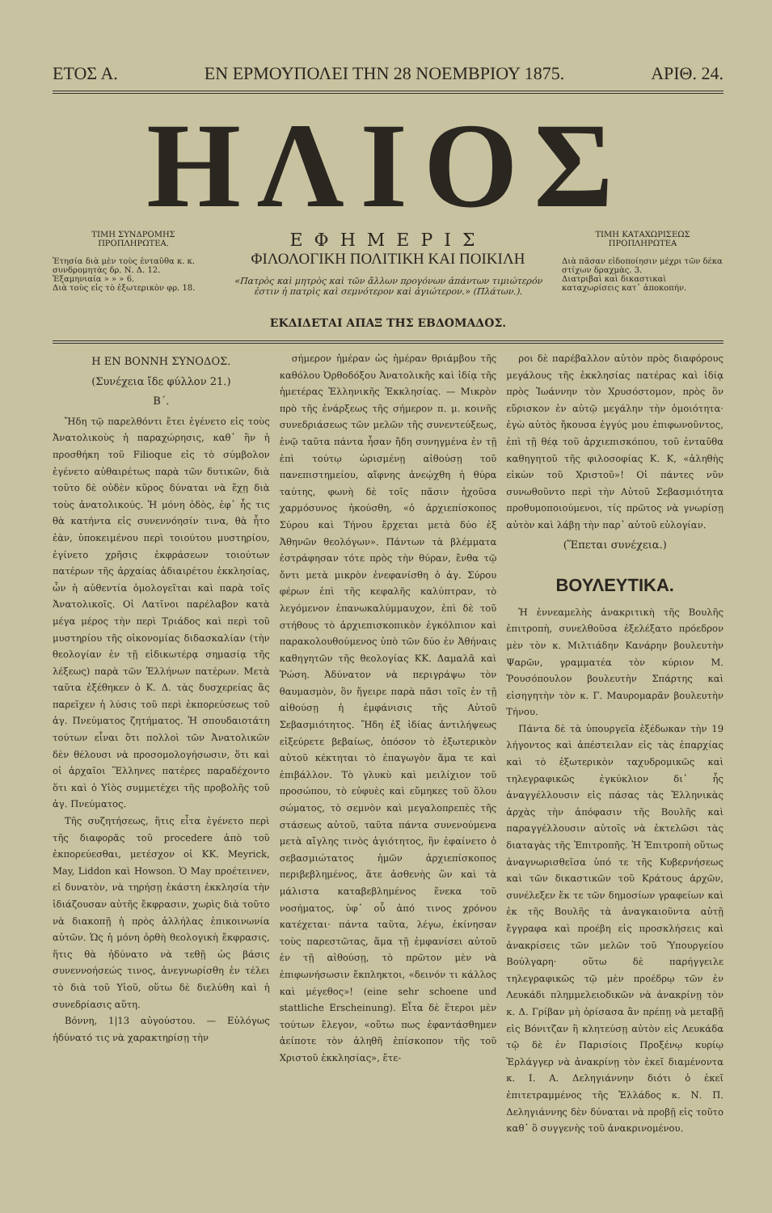ΕΤΟΣ Α. ΕΝ ΕΡΜΟΥΠΟΛΕΙ ΤΗΝ 28 ΝΟΕΜΒΡΙΟΥ 1875. ΑΡΙΘ. 24.
ΗΛΙΟΣ
ΤΙΜΗ ΣΥΝΔΡΟΜΗΣ
ΠΡΟΠΛΗΡΩΤΕΑ.
Ἐτησία διὰ μὲν τοὺς ἐνταῦθα κ. κ. συνδρομητὰς δρ. Ν. Δ. 12.
Ἑξαμηνιαία » » » 6.
Διὰ τοὺς εἰς τὸ ἐξωτερικὸν φρ. 18.
ΕΦΗΜΕΡΙΣ
ΦΙΛΟΛΟΓΙΚΗ ΠΟΛΙΤΙΚΗ ΚΑΙ ΠΟΙΚΙΛΗ
«Πατρὸς καὶ μητρὸς καὶ τῶν ἄλλων προγόνων ἁπάντων τιμιώτερόν ἐστιν ἡ πατρὶς καὶ σεμνότερον καὶ ἁγιώτερον.» (Πλάτων.).
ΤΙΜΗ ΚΑΤΑΧΩΡΙΣΕΩΣ
ΠΡΟΠΛΗΡΩΤΕΑ
Διὰ πᾶσαν εἰδοποίησιν μέχρι τῶν δέκα στίχων δραχμὰς. 3.
Διατριβαὶ καὶ δικαστικαὶ καταχωρίσεις κατ᾽ ἀποκοπήν.
ΕΚΔΙΔΕΤΑΙ ΑΠΑΞ ΤΗΣ ΕΒΔΟΜΑΔΟΣ.
Η ΕΝ ΒΟΝΝΗ ΣΥΝΟΔΟΣ.
(Συνέχεια ἴδε φύλλον 21.)
Β΄.
Ἤδη τῷ παρελθόντι ἔτει ἐγένετο εἰς τοὺς Ἀνατολικοὺς ἡ παραχώρησις, καθ᾽ ἣν ἡ προσθήκη τοῦ Filioque εἰς τὸ σύμβολον ἐγένετο αὐθαιρέτως παρὰ τῶν δυτικῶν, διὰ τοῦτο δὲ οὐδὲν κῦρος δύναται νὰ ἔχῃ διὰ τοὺς ἀνατολικούς. Ἡ μόνη ὁδὸς, ἐφ᾽ ἧς τις θὰ κατήντα εἰς συνεννόησίν τινα, θὰ ἦτο ἐὰν, ὑποκειμένου περὶ τοιούτου μυστηρίου, ἐγίνετο χρῆσις ἐκφράσεων τοιούτων πατέρων τῆς ἀρχαίας ἀδιαιρέτου ἐκκλησίας, ὧν ἡ αὐθεντία ὁμολογεῖται καὶ παρὰ τοῖς Ἀνατολικοῖς. Οἱ Λατῖνοι παρέλαβον κατὰ μέγα μέρος τὴν περὶ Τριάδος καὶ περὶ τοῦ μυστηρίου τῆς οἰκονομίας διδασκαλίαν (τὴν θεολογίαν ἐν τῇ εἰδικωτέρᾳ σημασίᾳ τῆς λέξεως) παρὰ τῶν Ἑλλήνων πατέρων. Μετὰ ταῦτα ἐξέθηκεν ὁ Κ. Δ. τὰς δυσχερείας ἃς παρεῖχεν ἡ λύσις τοῦ περὶ ἐκπορεύσεως τοῦ ἁγ. Πνεύματος ζητήματος. Ἡ σπουδαιοτάτη τούτων εἶναι ὅτι πολλοὶ τῶν Ἀνατολικῶν δὲν θέλουσι νὰ προσομολογήσωσιν, ὅτι καὶ οἱ ἀρχαῖοι Ἕλληνες πατέρες παραδέχοντο ὅτι καὶ ὁ Υἱὸς συμμετέχει τῆς προβολῆς τοῦ ἁγ. Πνεύματος.
Τῆς συζητήσεως, ἥτις εἶτα ἐγένετο περὶ τῆς διαφορᾶς τοῦ procedere ἀπὸ τοῦ ἐκπορεύεσθαι, μετέσχον οἱ ΚΚ. Meyrick, May, Liddon καὶ Howson. Ὁ May προέτεινεν, εἰ δυνατὸν, νὰ τηρήσῃ ἑκάστη ἐκκλησία τὴν ἰδιάζουσαν αὐτῆς ἔκφρασιν, χωρὶς διὰ τοῦτο νὰ διακοπῇ ἡ πρὸς ἀλλήλας ἐπικοινωνία αὐτῶν. Ὡς ἡ μόνη ὀρθὴ θεολογικὴ ἔκφρασις, ἥτις θὰ ἠδύνατο νὰ τεθῇ ὡς βάσις συνεννοήσεώς τινος, ἀνεγνωρίσθη ἐν τέλει τὸ διὰ τοῦ Υἱοῦ, οὕτω δὲ διελύθη καὶ ἡ συνεδρίασις αὕτη.
Βόννη, 1|13 αὐγούστου. — Εὐλόγως ἠδύνατό τις νὰ χαρακτηρίσῃ τὴν
σήμερον ἡμέραν ὡς ἡμέραν θριάμβου τῆς καθόλου Ὀρθοδόξου Ἀνατολικῆς καὶ ἰδίᾳ τῆς ἡμετέρας Ἑλληνικῆς Ἐκκλησίας. — Μικρὸν πρὸ τῆς ἐνάρξεως τῆς σήμερον π. μ. κοινῆς συνεδριάσεως τῶν μελῶν τῆς συνεντεύξεως, ἐνῷ ταῦτα πάντα ἦσαν ἤδη συνηγμένα ἐν τῇ ἐπὶ τούτῳ ὡρισμένῃ αἰθούσῃ τοῦ πανεπιστημείου, αἴφνης ἀνεῴχθη ἡ θύρα ταύτης, φωνὴ δὲ τοῖς πᾶσιν ἠχοῦσα χαρμόσυνος ἠκούσθη, «ὁ ἀρχιεπίσκοπος Σύρου καὶ Τήνου ἔρχεται μετὰ δύο ἐξ Ἀθηνῶν θεολόγων». Πάντων τὰ βλέμματα ἐστράφησαν τότε πρὸς τὴν θύραν, ἔνθα τῷ ὄντι μετὰ μικρὸν ἐνεφανίσθη ὁ ἁγ. Σύρου φέρων ἐπὶ τῆς κεφαλῆς καλύπτραν, τὸ λεγόμενον ἐπανωκαλύμμαυχον, ἐπὶ δὲ τοῦ στήθους τὸ ἀρχιεπισκοπικὸν ἐγκόλπιον καὶ παρακολουθούμενος ὑπὸ τῶν δύο ἐν Ἀθήναις καθηγητῶν τῆς θεολογίας ΚΚ. Δαμαλᾶ καὶ Ῥώση. Ἀδύνατον νὰ περιγράψω τὸν θαυμασμὸν, ὃν ἤγειρε παρὰ πᾶσι τοῖς ἐν τῇ αἰθούσῃ ἡ ἐμφάνισις τῆς Αὐτοῦ Σεβασμιότητος. Ἤδη ἐξ ἰδίας ἀντιλήψεως εἰξεύρετε βεβαίως, ὁπόσον τὸ ἐξωτερικὸν αὐτοῦ κέκτηται τὸ ἐπαγωγὸν ἅμα τε καὶ ἐπιβάλλον. Τὸ γλυκὺ καὶ μειλίχιον τοῦ προσώπου, τὸ εὐφυὲς καὶ εὔμηκες τοῦ ὅλου σώματος, τὸ σεμνὸν καὶ μεγαλοπρεπὲς τῆς στάσεως αὐτοῦ, ταῦτα πάντα συνενούμενα μετὰ αἴγλης τινὸς ἁγιότητος, ἣν ἐφαίνετο ὁ σεβασμιώτατος ἡμῶν ἀρχιεπίσκοπος περιβεβλημένος, ἅτε ἀσθενὴς ὢν καὶ τὰ μάλιστα καταβεβλημένος ἕνεκα τοῦ νοσήματος, ὑφ᾽ οὗ ἀπό τινος χρόνου κατέχεται· πάντα ταῦτα, λέγω, ἐκίνησαν τοὺς παρεστῶτας, ἅμα τῇ ἐμφανίσει αὐτοῦ ἐν τῇ αἰθούσῃ, τὸ πρῶτον μὲν νὰ ἐπιφωνήσωσιν ἔκπληκτοι, «δεινόν τι κάλλος καὶ μέγεθος»! (eine sehr schoene und stattliche Erscheinung). Εἶτα δὲ ἕτεροι μὲν τούτων ἔλεγον, «οὕτω πως ἐφαντάσθημεν ἀείποτε τὸν ἀληθῆ ἐπίσκοπον τῆς τοῦ Χριστοῦ ἐκκλησίας», ἕτε-
ροι δὲ παρέβαλλον αὐτὸν πρὸς διαφόρους μεγάλους τῆς ἐκκλησίας πατέρας καὶ ἰδίᾳ πρὸς Ἰωάννην τὸν Χρυσόστομον, πρὸς ὃν εὕρισκον ἐν αὐτῷ μεγάλην τὴν ὁμοιότητα· ἐγὼ αὐτὸς ἤκουσα ἐγγύς μου ἐπιφωνοῦντος, ἐπὶ τῇ θέᾳ τοῦ ἀρχιεπισκόπου, τοῦ ἐνταῦθα καθηγητοῦ τῆς φιλοσοφίας Κ. Κ, «ἀληθὴς εἰκὼν τοῦ Χριστοῦ»! Οἱ πάντες νῦν συνωθοῦντο περὶ τὴν Αὐτοῦ Σεβασμιότητα προθυμοποιούμενοι, τίς πρῶτος νὰ γνωρίσῃ αὐτὸν καὶ λάβῃ τὴν παρ᾽ αὐτοῦ εὐλογίαν.
(Ἕπεται συνέχεια.)
ΒΟΥΛΕΥΤΙΚΑ.
Ἡ ἐννεαμελὴς ἀνακριτικὴ τῆς Βουλῆς ἐπιτροπὴ, συνελθοῦσα ἐξελέξατο πρόεδρον μὲν τὸν κ. Μιλτιάδην Κανάρην βουλευτὴν Ψαρῶν, γραμματέα τὸν κύριον Μ. Ῥουσόπουλον βουλευτὴν Σπάρτης καὶ εἰσηγητὴν τὸν κ. Γ. Μαυρομαρᾶν βουλευτὴν Τήνου.
Πάντα δὲ τὰ ὑπουργεῖα ἐξέδωκαν τὴν 19 λήγοντος καὶ ἀπέστειλαν εἰς τὰς ἐπαρχίας καὶ τὸ ἐξωτερικὸν ταχυδρομικῶς καὶ τηλεγραφικῶς ἐγκύκλιον δι᾽ ἧς ἀναγγέλλουσιν εἰς πάσας τὰς Ἑλληνικὰς ἀρχὰς τὴν ἀπόφασιν τῆς Βουλῆς καὶ παραγγέλλουσιν αὐτοῖς νὰ ἐκτελῶσι τὰς διαταγὰς τῆς Ἐπιτροπῆς. Ἡ Ἐπιτροπὴ οὕτως ἀναγνωρισθεῖσα ὑπό τε τῆς Κυβερνήσεως καὶ τῶν δικαστικῶν τοῦ Κράτους ἀρχῶν, συνέλεξεν ἔκ τε τῶν δημοσίων γραφείων καὶ ἐκ τῆς Βουλῆς τὰ ἀναγκαιοῦντα αὐτῇ ἔγγραφα καὶ προέβη εἰς προσκλήσεις καὶ ἀνακρίσεις τῶν μελῶν τοῦ Ὑπουργείου Βούλγαρη· οὕτω δὲ παρήγγειλε τηλεγραφικῶς τῷ μὲν προέδρῳ τῶν ἐν Λευκάδι πλημμελειοδικῶν νὰ ἀνακρίνῃ τὸν κ. Δ. Γρίβαν μὴ ὁρίσασα ἂν πρέπῃ νὰ μεταβῇ εἰς Βόνιτζαν ἢ κλητεύσῃ αὐτὸν εἰς Λευκάδα τῷ δὲ ἐν Παρισίοις Προξένῳ κυρίῳ Ἐρλάγγερ νὰ ἀνακρίνῃ τὸν ἐκεῖ διαμένοντα κ. Ι. Α. Δεληγιάννην διότι ὁ ἐκεῖ ἐπιτετραμμένος τῆς Ἑλλάδος κ. Ν. Π. Δεληγιάννης δὲν δύναται νὰ προβῇ εἰς τοῦτο καθ᾽ ὃ συγγενὴς τοῦ ἀνακρινομένου.